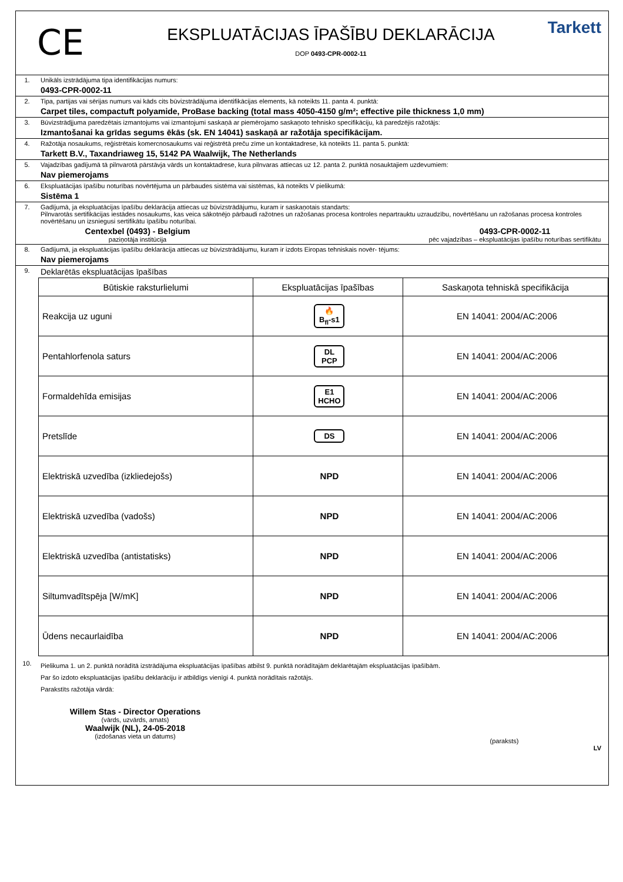CE
EKSPLUATĀCIJAS ĪPAŠĪBU DEKLARĀCIJA
DOP 0493-CPR-0002-11
Tarkett
1. Unikāls izstrādājuma tipa identifikācijas numurs:
0493-CPR-0002-11
2. Tipa, partijas vai sērijas numurs vai kāds cits būvizstrādājuma identifikācijas elements, kā noteikts 11. panta 4. punktā:
Carpet tiles, compactuft polyamide, ProBase backing (total mass 4050-4150 g/m²; effective pile thickness 1,0 mm)
3. Būvizstrādjjuma paredzētais izmantojums vai izmantojumi saskaņā ar piemērojamo saskaņoto tehnisko specifikāciju, kā paredzējis ražotājs:
Izmantošanai ka grīdas segums ēkās (sk. EN 14041) saskaņā ar ražotāja specifikācijam.
4. Ražotāja nosaukums, reģistrētais komercnosaukums vai reģistrētā preču zīme un kontaktadrese, kā noteikts 11. panta 5. punktā:
Tarkett B.V., Taxandriaweg 15, 5142 PA Waalwijk, The Netherlands
5. Vajadzības gadījumā tā pilnvarotā pārstāvja vārds un kontaktadrese, kura pilnvaras attiecas uz 12. panta 2. punktā nosauktajiem uzdevumiem:
Nav piemerojams
6. Ekspluatācijas īpašību noturības novērtējuma un pārbaudes sistēma vai sistēmas, kā noteikts V pielikumā:
Sistēma 1
7. Gadījumā, ja ekspluatācijas īpašību deklarācija attiecas uz būvizstrādājumu, kuram ir saskaņotais standarts:
Pilnvarotās sertifikācijas iestādes nosaukums, kas veica sākotnējo pārbaudi ražotnes un ražošanas procesa kontroles nepartrauktu uzraudzību, novērtēšanu un ražošanas procesa kontroles novērtēšanu un izsniegusi sertifikātu īpašību noturībai.
Centexbel (0493) - Belgium
paziņotāja institūcija
0493-CPR-0002-11
pēc vajadzības – ekspluatācijas īpašību noturības sertifikātu
8. Gadījumā, ja ekspluatācijas īpašību deklarācija attiecas uz būvizstrādājumu, kuram ir izdots Eiropas tehniskais novēr- tējums:
Nav piemerojams
9.
Deklarētās ekspluatācijas īpašības
| Būtiskie raksturlielumi | Ekspluatācijas īpašības | Saskaņota tehniskā specifikācija |
| --- | --- | --- |
| Reakcija uz uguni | 🔥 B<sub>fl</sub>-s1 | EN 14041: 2004/AC:2006 |
| Pentahlorfenola saturs | DL PCP | EN 14041: 2004/AC:2006 |
| Formaldehīda emisijas | E1 HCHO | EN 14041: 2004/AC:2006 |
| Pretslīde | DS | EN 14041: 2004/AC:2006 |
| Elektriskā uzvedība (izkliedejošs) | NPD | EN 14041: 2004/AC:2006 |
| Elektriskā uzvedība (vadošs) | NPD | EN 14041: 2004/AC:2006 |
| Elektriskā uzvedība (antistatisks) | NPD | EN 14041: 2004/AC:2006 |
| Siltumvadītspēja [W/mK] | NPD | EN 14041: 2004/AC:2006 |
| Ūdens necaurlaidība | NPD | EN 14041: 2004/AC:2006 |
10.
Pielikuma 1. un 2. punktā norādītā izstrādājuma ekspluatācijas īpašības atbilst 9. punktā norādītajām deklarētajām ekspluatācijas īpašībām.
Par šo izdoto ekspluatācijas īpašību deklarāciju ir atbildīgs vienīgi 4. punktā norādītais ražotājs.
Parakstīts ražotāja vārdā:
Willem Stas - Director Operations
(vārds, uzvārds, amats)
Waalwijk (NL), 24-05-2018
(izdošanas vieta un datums)
(paraksts)
LV